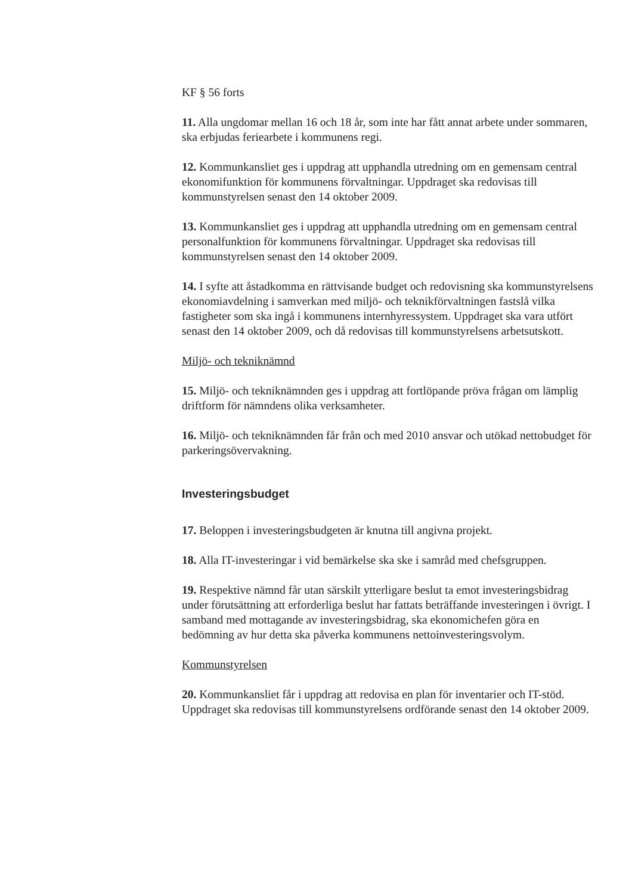KF § 56 forts
11. Alla ungdomar mellan 16 och 18 år, som inte har fått annat arbete under sommaren, ska erbjudas feriearbete i kommunens regi.
12. Kommunkansliet ges i uppdrag att upphandla utredning om en gemensam central ekonomifunktion för kommunens förvaltningar. Uppdraget ska redovisas till kommunstyrelsen senast den 14 oktober 2009.
13. Kommunkansliet ges i uppdrag att upphandla utredning om en gemensam central personalfunktion för kommunens förvaltningar. Uppdraget ska redovisas till kommunstyrelsen senast den 14 oktober 2009.
14. I syfte att åstadkomma en rättvisande budget och redovisning ska kommunstyrelsens ekonomiavdelning i samverkan med miljö- och teknikförvaltningen fastslå vilka fastigheter som ska ingå i kommunens internhyressystem. Uppdraget ska vara utfört senast den 14 oktober 2009, och då redovisas till kommunstyrelsens arbetsutskott.
Miljö- och tekniknämnd
15. Miljö- och tekniknämnden ges i uppdrag att fortlöpande pröva frågan om lämplig driftform för nämndens olika verksamheter.
16. Miljö- och tekniknämnden får från och med 2010 ansvar och utökad nettobudget för parkeringsövervakning.
Investeringsbudget
17. Beloppen i investeringsbudgeten är knutna till angivna projekt.
18. Alla IT-investeringar i vid bemärkelse ska ske i samråd med chefsgruppen.
19. Respektive nämnd får utan särskilt ytterligare beslut ta emot investeringsbidrag under förutsättning att erforderliga beslut har fattats beträffande investeringen i övrigt. I samband med mottagande av investeringsbidrag, ska ekonomichefen göra en bedömning av hur detta ska påverka kommunens nettoinvesteringsvolym.
Kommunstyrelsen
20. Kommunkansliet får i uppdrag att redovisa en plan för inventarier och IT-stöd. Uppdraget ska redovisas till kommunstyrelsens ordförande senast den 14 oktober 2009.